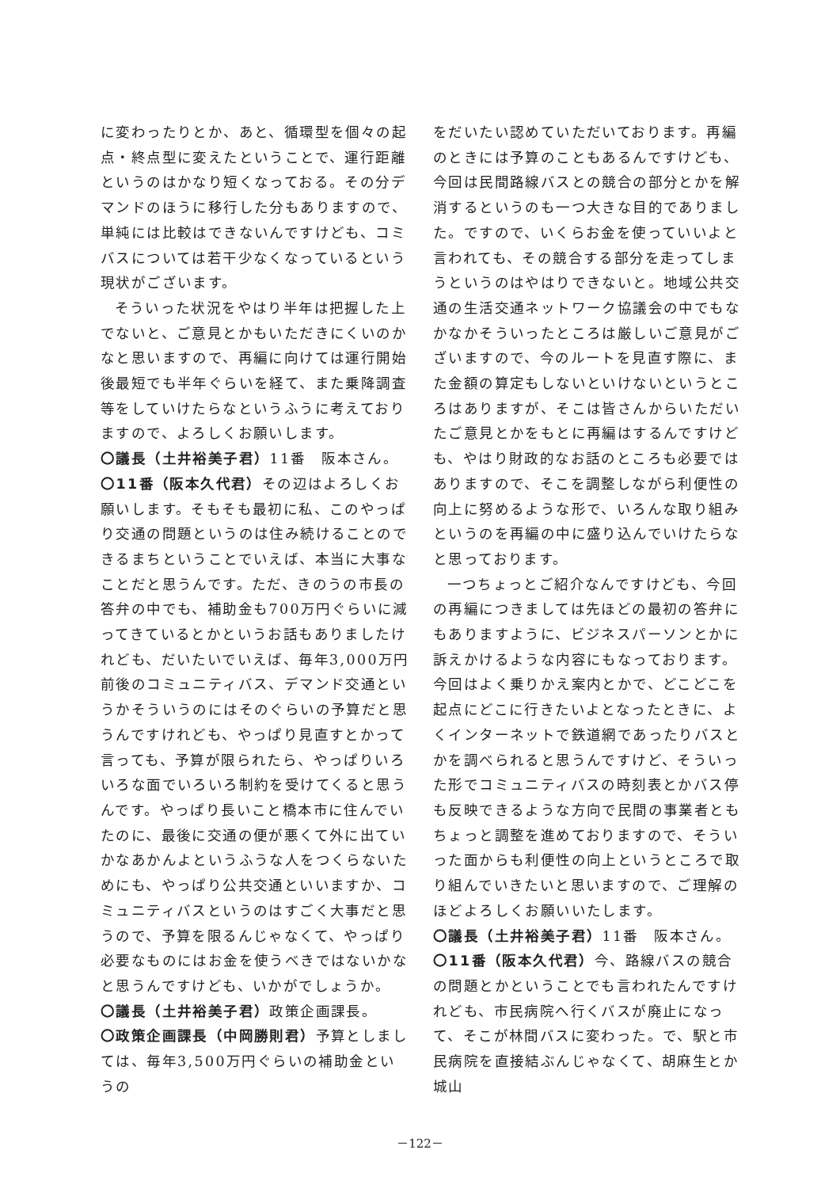に変わったりとか、あと、循環型を個々の起点・終点型に変えたということで、運行距離というのはかなり短くなっておる。その分デマンドのほうに移行した分もありますので、単純には比較はできないんですけども、コミバスについては若干少なくなっているという現状がございます。
そういった状況をやはり半年は把握した上でないと、ご意見とかもいただきにくいのかなと思いますので、再編に向けては運行開始後最短でも半年ぐらいを経て、また乗降調査等をしていけたらなというふうに考えておりますので、よろしくお願いします。
〇議長（土井裕美子君）11番　阪本さん。
〇11番（阪本久代君）その辺はよろしくお願いします。そもそも最初に私、このやっぱり交通の問題というのは住み続けることのできるまちということでいえば、本当に大事なことだと思うんです。ただ、きのうの市長の答弁の中でも、補助金も700万円ぐらいに減ってきているとかというお話もありましたけれども、だいたいでいえば、毎年3,000万円前後のコミュニティバス、デマンド交通というかそういうのにはそのぐらいの予算だと思うんですけれども、やっぱり見直すとかって言っても、予算が限られたら、やっぱりいろいろな面でいろいろ制約を受けてくると思うんです。やっぱり長いこと橋本市に住んでいたのに、最後に交通の便が悪くて外に出ていかなあかんよというふうな人をつくらないためにも、やっぱり公共交通といいますか、コミュニティバスというのはすごく大事だと思うので、予算を限るんじゃなくて、やっぱり必要なものにはお金を使うべきではないかなと思うんですけども、いかがでしょうか。
〇議長（土井裕美子君）政策企画課長。
〇政策企画課長（中岡勝則君）予算としましては、毎年3,500万円ぐらいの補助金というの
をだいたい認めていただいております。再編のときには予算のこともあるんですけども、今回は民間路線バスとの競合の部分とかを解消するというのも一つ大きな目的でありました。ですので、いくらお金を使っていいよと言われても、その競合する部分を走ってしまうというのはやはりできないと。地域公共交通の生活交通ネットワーク協議会の中でもなかなかそういったところは厳しいご意見がございますので、今のルートを見直す際に、また金額の算定もしないといけないというところはありますが、そこは皆さんからいただいたご意見とかをもとに再編はするんですけども、やはり財政的なお話のところも必要ではありますので、そこを調整しながら利便性の向上に努めるような形で、いろんな取り組みというのを再編の中に盛り込んでいけたらなと思っております。
一つちょっとご紹介なんですけども、今回の再編につきましては先ほどの最初の答弁にもありますように、ビジネスパーソンとかに訴えかけるような内容にもなっております。今回はよく乗りかえ案内とかで、どこどこを起点にどこに行きたいよとなったときに、よくインターネットで鉄道網であったりバスとかを調べられると思うんですけど、そういった形でコミュニティバスの時刻表とかバス停も反映できるような方向で民間の事業者ともちょっと調整を進めておりますので、そういった面からも利便性の向上というところで取り組んでいきたいと思いますので、ご理解のほどよろしくお願いいたします。
〇議長（土井裕美子君）11番　阪本さん。
〇11番（阪本久代君）今、路線バスの競合の問題とかということでも言われたんですけれども、市民病院へ行くバスが廃止になって、そこが林間バスに変わった。で、駅と市民病院を直接結ぶんじゃなくて、胡麻生とか城山
－122－